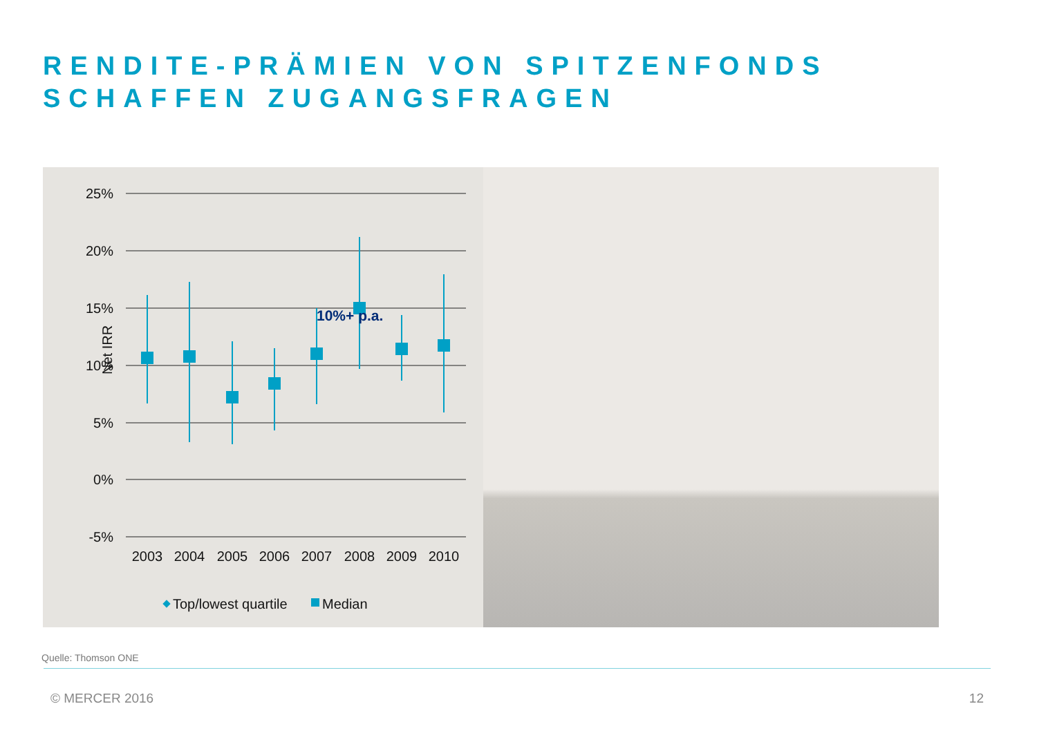RENDITE-PRÄMIEN VON SPITZENFONDS
SCHAFFEN ZUGANGSFRAGEN
25%
20%
15%
10%
5%
0%
-5%
Net IRR
10%+ p.a.
2003
2004
2005
2006
2007
2008
2009
2010
Top/lowest quartile
Median
Quelle: Thomson ONE
© MERCER 2016 12